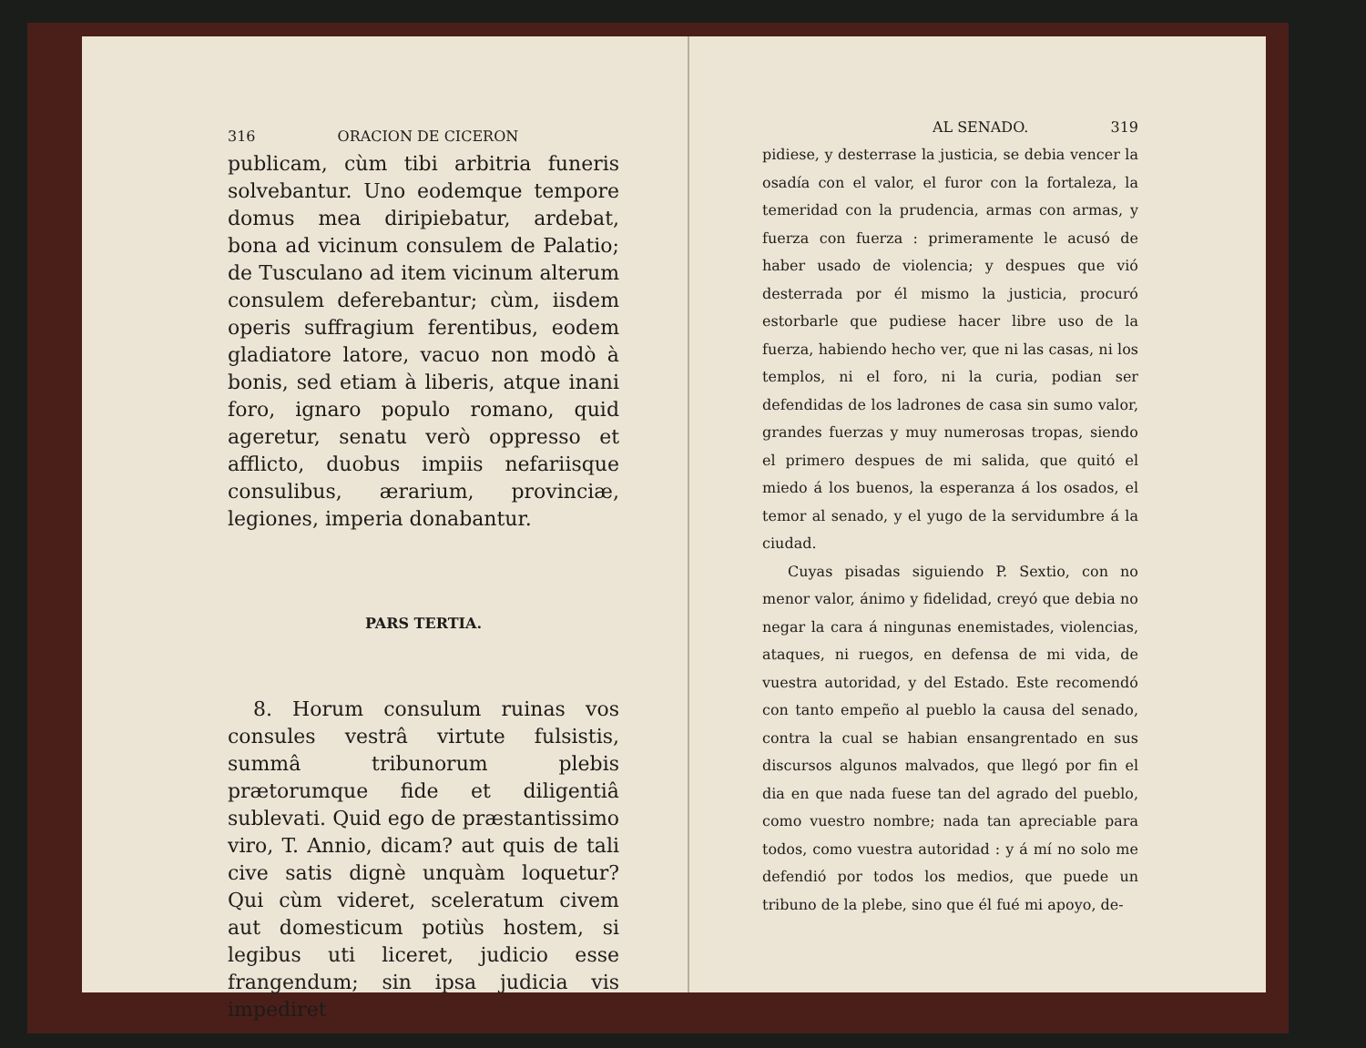316 ORACION DE CICERON
publicam, cùm tibi arbitria funeris solvebantur. Uno eodemque tempore domus mea diripiebatur, ardebat, bona ad vicinum consulem de Palatio; de Tusculano ad item vicinum alterum consulem deferebantur; cùm, iisdem operis suffragium ferentibus, eodem gladiatore latore, vacuo non modò à bonis, sed etiam à liberis, atque inani foro, ignaro populo romano, quid ageretur, senatu verò oppresso et afflicto, duobus impiis nefariisque consulibus, ærarium, provinciæ, legiones, imperia donabantur.
PARS TERTIA.
8. Horum consulum ruinas vos consules vestrâ virtute fulsistis, summâ tribunorum plebis prætorumque fide et diligentiâ sublevati. Quid ego de præstantissimo viro, T. Annio, dicam? aut quis de tali cive satis dignè unquàm loquetur? Qui cùm videret, sceleratum civem aut domesticum potiùs hostem, si legibus uti liceret, judicio esse frangendum; sin ipsa judicia vis impediret
AL SENADO. 319
pidiese, y desterrase la justicia, se debia vencer la osadía con el valor, el furor con la fortaleza, la temeridad con la prudencia, armas con armas, y fuerza con fuerza : primeramente le acusó de haber usado de violencia; y despues que vió desterrada por él mismo la justicia, procuró estorbarle que pudiese hacer libre uso de la fuerza, habiendo hecho ver, que ni las casas, ni los templos, ni el foro, ni la curia, podian ser defendidas de los ladrones de casa sin sumo valor, grandes fuerzas y muy numerosas tropas, siendo el primero despues de mi salida, que quitó el miedo á los buenos, la esperanza á los osados, el temor al senado, y el yugo de la servidumbre á la ciudad.
Cuyas pisadas siguiendo P. Sextio, con no menor valor, ánimo y fidelidad, creyó que debia no negar la cara á ningunas enemistades, violencias, ataques, ni ruegos, en defensa de mi vida, de vuestra autoridad, y del Estado. Este recomendó con tanto empeño al pueblo la causa del senado, contra la cual se habian ensangrentado en sus discursos algunos malvados, que llegó por fin el dia en que nada fuese tan del agrado del pueblo, como vuestro nombre; nada tan apreciable para todos, como vuestra autoridad : y á mí no solo me defendió por todos los medios, que puede un tribuno de la plebe, sino que él fué mi apoyo, de-